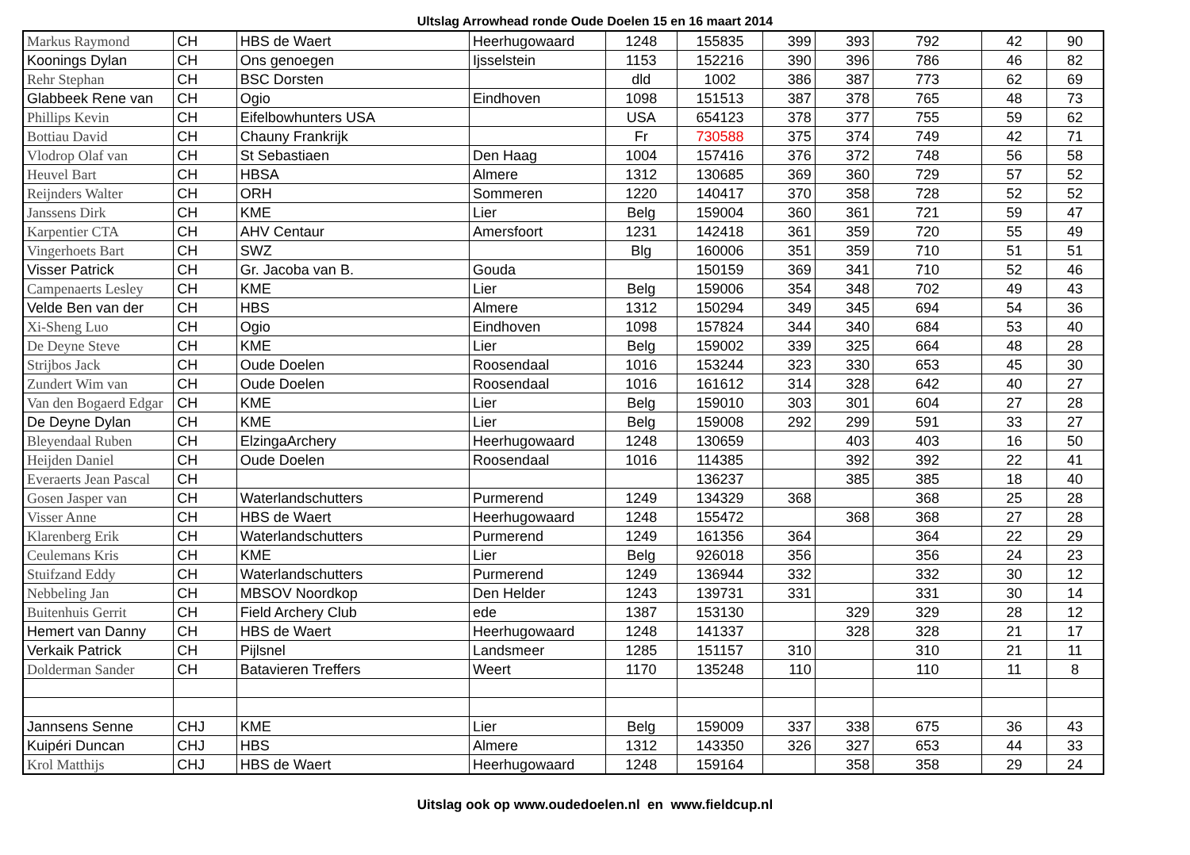Ultslag Arrowhead ronde Oude Doelen 15 en 16 maart 2014
| Markus Raymond | CH | HBS de Waert | Heerhugowaard | 1248 | 155835 | 399 | 393 | 792 | 42 | 90 |
| Koonings Dylan | CH | Ons genoegen | Ijsselstein | 1153 | 152216 | 390 | 396 | 786 | 46 | 82 |
| Rehr Stephan | CH | BSC Dorsten | | dld | 1002 | 386 | 387 | 773 | 62 | 69 |
| Glabbeek Rene van | CH | Ogio | Eindhoven | 1098 | 151513 | 387 | 378 | 765 | 48 | 73 |
| Phillips Kevin | CH | Eifelbowhunters USA | | USA | 654123 | 378 | 377 | 755 | 59 | 62 |
| Bottiau David | CH | Chauny Frankrijk | | Fr | 730588 | 375 | 374 | 749 | 42 | 71 |
| Vlodrop Olaf van | CH | St Sebastiaen | Den Haag | 1004 | 157416 | 376 | 372 | 748 | 56 | 58 |
| Heuvel Bart | CH | HBSA | Almere | 1312 | 130685 | 369 | 360 | 729 | 57 | 52 |
| Reijnders Walter | CH | ORH | Sommeren | 1220 | 140417 | 370 | 358 | 728 | 52 | 52 |
| Janssens Dirk | CH | KME | Lier | Belg | 159004 | 360 | 361 | 721 | 59 | 47 |
| Karpentier CTA | CH | AHV Centaur | Amersfoort | 1231 | 142418 | 361 | 359 | 720 | 55 | 49 |
| Vingerhoets Bart | CH | SWZ | | Blg | 160006 | 351 | 359 | 710 | 51 | 51 |
| Visser Patrick | CH | Gr. Jacoba van B. | Gouda | | 150159 | 369 | 341 | 710 | 52 | 46 |
| Campenaerts Lesley | CH | KME | Lier | Belg | 159006 | 354 | 348 | 702 | 49 | 43 |
| Velde Ben van der | CH | HBS | Almere | 1312 | 150294 | 349 | 345 | 694 | 54 | 36 |
| Xi-Sheng Luo | CH | Ogio | Eindhoven | 1098 | 157824 | 344 | 340 | 684 | 53 | 40 |
| De Deyne Steve | CH | KME | Lier | Belg | 159002 | 339 | 325 | 664 | 48 | 28 |
| Strijbos Jack | CH | Oude Doelen | Roosendaal | 1016 | 153244 | 323 | 330 | 653 | 45 | 30 |
| Zundert Wim van | CH | Oude Doelen | Roosendaal | 1016 | 161612 | 314 | 328 | 642 | 40 | 27 |
| Van den Bogaerd Edgar | CH | KME | Lier | Belg | 159010 | 303 | 301 | 604 | 27 | 28 |
| De Deyne Dylan | CH | KME | Lier | Belg | 159008 | 292 | 299 | 591 | 33 | 27 |
| Bleyendaal Ruben | CH | ElzingaArchery | Heerhugowaard | 1248 | 130659 | | 403 | 403 | 16 | 50 |
| Heijden Daniel | CH | Oude Doelen | Roosendaal | 1016 | 114385 | | 392 | 392 | 22 | 41 |
| Everaerts Jean Pascal | CH | | | | 136237 | | 385 | 385 | 18 | 40 |
| Gosen Jasper van | CH | Waterlandschutters | Purmerend | 1249 | 134329 | 368 | | 368 | 25 | 28 |
| Visser Anne | CH | HBS de Waert | Heerhugowaard | 1248 | 155472 | | 368 | 368 | 27 | 28 |
| Klarenberg Erik | CH | Waterlandschutters | Purmerend | 1249 | 161356 | 364 | | 364 | 22 | 29 |
| Ceulemans Kris | CH | KME | Lier | Belg | 926018 | 356 | | 356 | 24 | 23 |
| Stuifzand Eddy | CH | Waterlandschutters | Purmerend | 1249 | 136944 | 332 | | 332 | 30 | 12 |
| Nebbeling Jan | CH | MBSOV Noordkop | Den Helder | 1243 | 139731 | 331 | | 331 | 30 | 14 |
| Buitenhuis Gerrit | CH | Field Archery Club | ede | 1387 | 153130 | | 329 | 329 | 28 | 12 |
| Hemert van Danny | CH | HBS de Waert | Heerhugowaard | 1248 | 141337 | | 328 | 328 | 21 | 17 |
| Verkaik Patrick | CH | Pijlsnel | Landsmeer | 1285 | 151157 | 310 | | 310 | 21 | 11 |
| Dolderman Sander | CH | Batavieren Treffers | Weert | 1170 | 135248 | 110 | | 110 | 11 | 8 |
| Jannsens Senne | CHJ | KME | Lier | Belg | 159009 | 337 | 338 | 675 | 36 | 43 |
| Kuipéri Duncan | CHJ | HBS | Almere | 1312 | 143350 | 326 | 327 | 653 | 44 | 33 |
| Krol Matthijs | CHJ | HBS de Waert | Heerhugowaard | 1248 | 159164 | | 358 | 358 | 29 | 24 |
Uitslag ook op www.oudedoelen.nl en www.fieldcup.nl